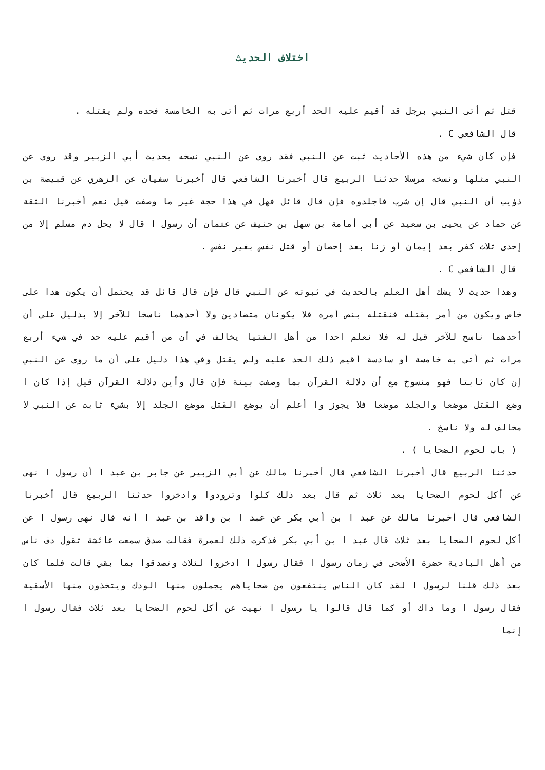اختلاف الحديث
قتل ثم أتى النبي برجل قد أقيم عليه الحد أربع مرات ثم أتى به الخامسة فحده ولم يقتله .
قال الشافعي C .
فإن كان شيء من هذه الأحاديث ثبت عن النبي فقد روى عن النبي نسخه بحديث أبي الزبير وقد روى عن النبي مثلها ونسخه مرسلا حدثنا الربيع قال أخبرنا الشافعي قال أخبرنا سفيان عن الزهري عن قبيصة بن ذؤيب أن النبي قال إن شرب فاجلدوه فإن قال قائل فهل في هذا حجة غير ما وصفت قيل نعم أخبرنا الثقة عن حماد عن يحيى بن سعيد عن أبي أمامة بن سهل بن حنيف عن عثمان أن رسول ا قال لا يحل دم مسلم إلا من إحدى ثلاث كفر بعد إيمان أو زنا بعد إحصان أو قتل نفس بغير نفس .
قال الشافعي C .
وهذا حديث لا يشك أهل العلم بالحديث في ثبوته عن النبي قال فإن قال قائل قد يحتمل أن يكون هذا على خاص ويكون من أمر بقتله فنقتله بنص أمره فلا يكونان متضادين ولا أحدهما ناسخا للآخر إلا بدليل على أن أحدهما ناسخ للآخر قيل له فلا نعلم احدا من أهل الفتيا يخالف في أن من أقيم عليه حد في شيء أربع مرات ثم أتى به خامسة أو سادسة أقيم ذلك الحد عليه ولم يقتل وفي هذا دليل على أن ما روى عن النبي إن كان ثابتا فهو منسوخ مع أن دلالة القرآن بما وصفت بينة فإن قال وأين دلالة القرآن قيل إذا كان ا وضع القتل موضعا والجلد موضعا فلا يجوز وا أعلم أن يوضع القتل موضع الجلد إلا بشيء ثابت عن النبي لا مخالف له ولا ناسخ .
( باب لحوم الضحايا ) .
حدثنا الربيع قال أخبرنا الشافعي قال أخبرنا مالك عن أبي الزبير عن جابر بن عبد ا أن رسول ا نهى عن أكل لحوم الضحايا بعد ثلاث ثم قال بعد ذلك كلوا وتزودوا وادخروا حدثنا الربيع قال أخبرنا الشافعي قال أخبرنا مالك عن عبد ا بن أبي بكر عن عبد ا بن واقد بن عبد ا أنه قال نهى رسول ا عن أكل لحوم الضحايا بعد ثلاث قال عبد ا بن أبي بكر فذكرت ذلك لعمرة فقالت صدق سمعت عائشة تقول دف ناس من أهل البادية حضرة الأضحى في زمان رسول ا فقال رسول ا ادخروا لثلاث وتصدقوا بما بقي قالت فلما كان بعد ذلك قلنا لرسول ا لقد كان الناس ينتفعون من ضحاياهم يجملون منها الودك ويتخذون منها الأسقية فقال رسول ا وما ذاك أو كما قال قالوا يا رسول ا نهيت عن أكل لحوم الضحايا بعد ثلاث فقال رسول ا إنما